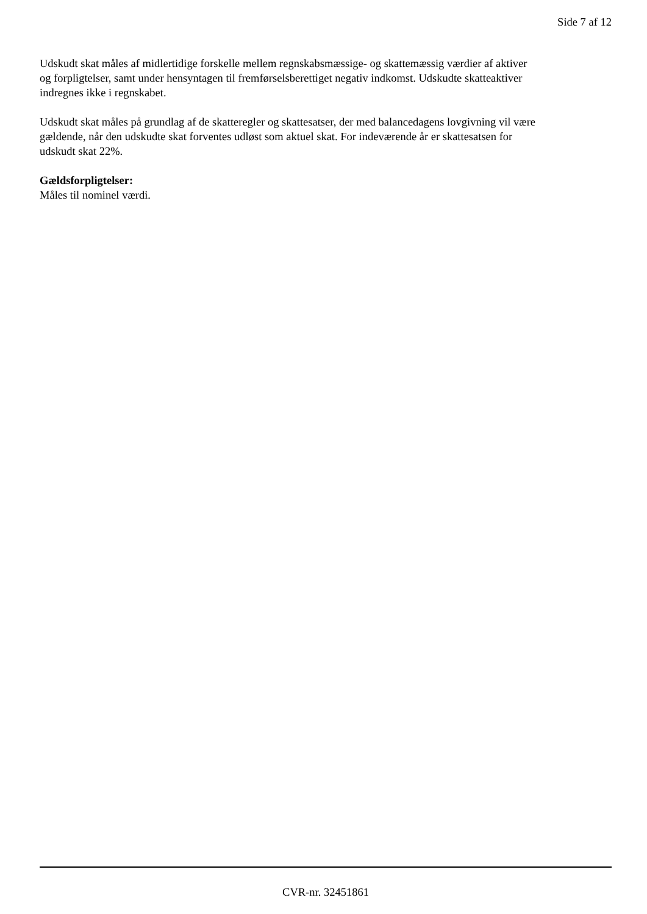Side 7 af 12
Udskudt skat måles af midlertidige forskelle mellem regnskabsmæssige- og skattemæssig værdier af aktiver og forpligtelser, samt under hensyntagen til fremførselsberettiget negativ indkomst. Udskudte skatteaktiver indregnes ikke i regnskabet.
Udskudt skat måles på grundlag af de skatteregler og skattesatser, der med balancedagens lovgivning vil være gældende, når den udskudte skat forventes udløst som aktuel skat. For indeværende år er skattesatsen for udskudt skat 22%.
Gældsforpligtelser:
Måles til nominel værdi.
CVR-nr. 32451861